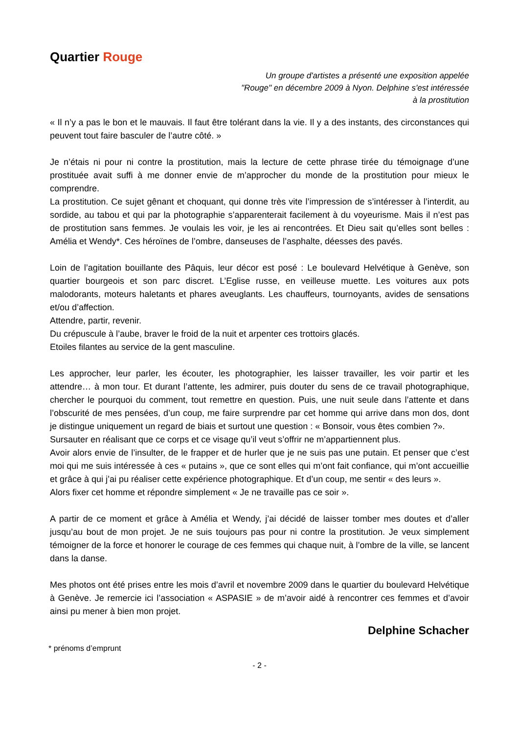Quartier Rouge
Un groupe d'artistes a présenté une exposition appelée "Rouge" en décembre 2009 à Nyon. Delphine s'est intéressée à la prostitution
« Il n’y a pas le bon et le mauvais. Il faut être tolérant dans la vie. Il y a des instants, des circonstances qui peuvent tout faire basculer de l’autre côté. »
Je n’étais ni pour ni contre la prostitution, mais la lecture de cette phrase tirée du témoignage d’une prostituée avait suffi à me donner envie de m’approcher du monde de la prostitution pour mieux le comprendre.
La prostitution. Ce sujet gênant et choquant, qui donne très vite l’impression de s’intéresser à l’interdit, au sordide, au tabou et qui par la photographie s’apparenterait facilement à du voyeurisme. Mais il n’est pas de prostitution sans femmes. Je voulais les voir, je les ai rencontrées. Et Dieu sait qu’elles sont belles : Amélia et Wendy*. Ces héroïnes de l’ombre, danseuses de l’asphalte, déesses des pavés.
Loin de l’agitation bouillante des Pâquis, leur décor est posé : Le boulevard Helvétique à Genève, son quartier bourgeois et son parc discret. L’Eglise russe, en veilleuse muette. Les voitures aux pots malodorants, moteurs haletants et phares aveuglants. Les chauffeurs, tournoyants, avides de sensations et/ou d’affection.
Attendre, partir, revenir.
Du crépuscule à l’aube, braver le froid de la nuit et arpenter ces trottoirs glacés.
Etoiles filantes au service de la gent masculine.
Les approcher, leur parler, les écouter, les photographier, les laisser travailler, les voir partir et les attendre… à mon tour. Et durant l’attente, les admirer, puis douter du sens de ce travail photographique, chercher le pourquoi du comment, tout remettre en question. Puis, une nuit seule dans l’attente et dans l’obscurité de mes pensées, d’un coup, me faire surprendre par cet homme qui arrive dans mon dos, dont je distingue uniquement un regard de biais et surtout une question : « Bonsoir, vous êtes combien ?».
Sursauter en réalisant que ce corps et ce visage qu’il veut s’offrir ne m’appartiennent plus.
Avoir alors envie de l’insulter, de le frapper et de hurler que je ne suis pas une putain. Et penser que c’est moi qui me suis intéressée à ces « putains », que ce sont elles qui m’ont fait confiance, qui m’ont accueillie et grâce à qui j’ai pu réaliser cette expérience photographique. Et d’un coup, me sentir « des leurs ».
Alors fixer cet homme et répondre simplement « Je ne travaille pas ce soir ».
A partir de ce moment et grâce à Amélia et Wendy, j’ai décidé de laisser tomber mes doutes et d’aller jusqu’au bout de mon projet. Je ne suis toujours pas pour ni contre la prostitution. Je veux simplement témoigner de la force et honorer le courage de ces femmes qui chaque nuit, à l’ombre de la ville, se lancent dans la danse.
Mes photos ont été prises entre les mois d’avril et novembre 2009 dans le quartier du boulevard Helvétique à Genève. Je remercie ici l’association « ASPASIE » de m’avoir aidé à rencontrer ces femmes et d’avoir ainsi pu mener à bien mon projet.
Delphine Schacher
* prénoms d’emprunt
- 2 -